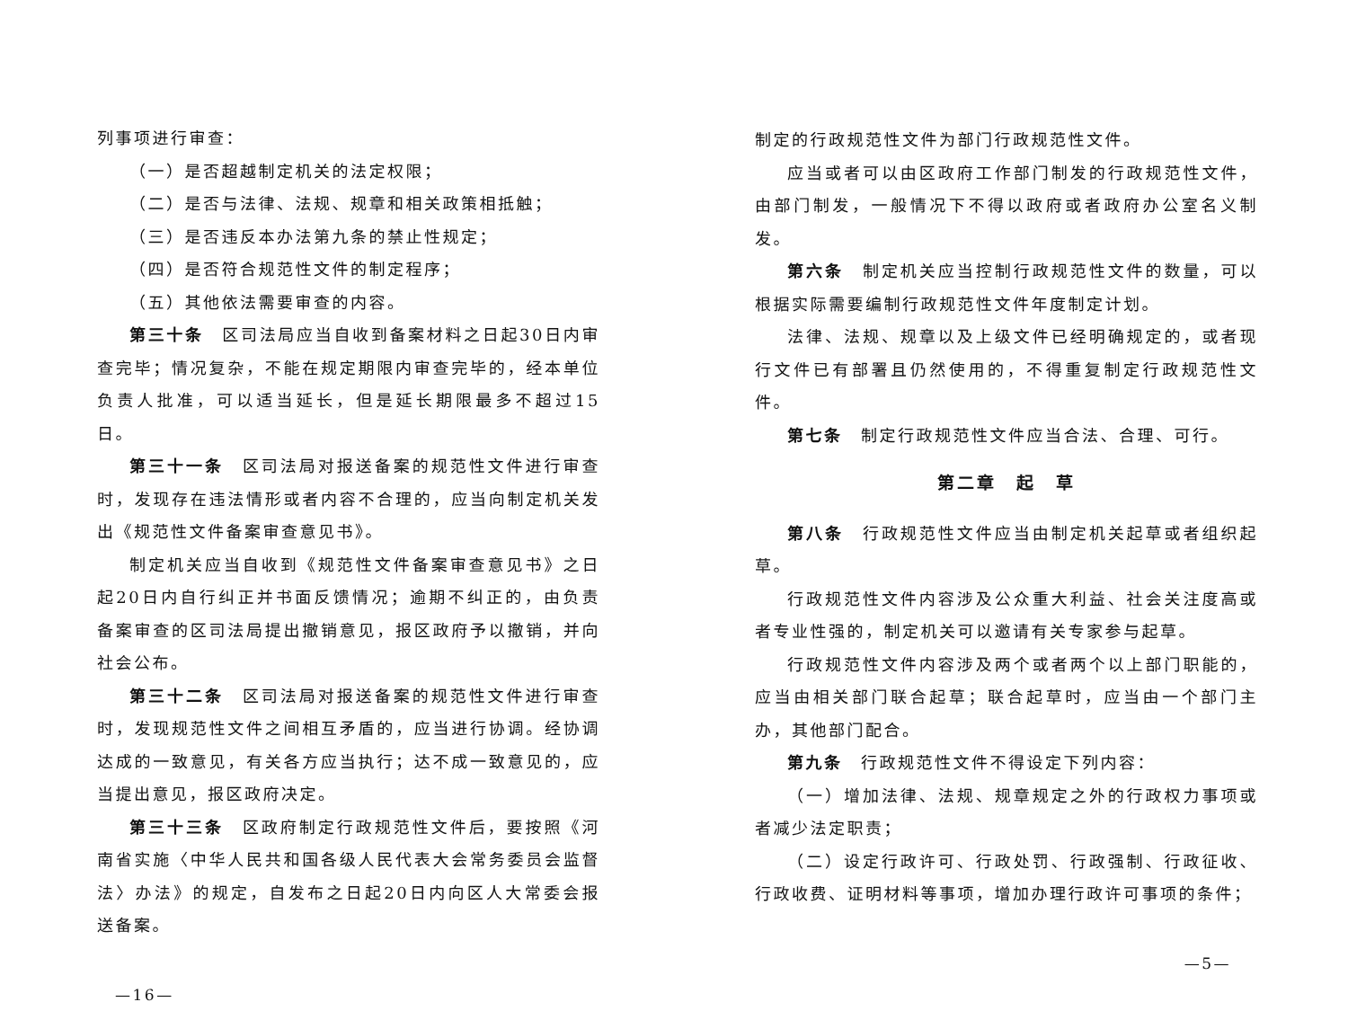列事项进行审查：
（一）是否超越制定机关的法定权限；
（二）是否与法律、法规、规章和相关政策相抵触；
（三）是否违反本办法第九条的禁止性规定；
（四）是否符合规范性文件的制定程序；
（五）其他依法需要审查的内容。
第三十条　区司法局应当自收到备案材料之日起30日内审查完毕；情况复杂，不能在规定期限内审查完毕的，经本单位负责人批准，可以适当延长，但是延长期限最多不超过15日。
第三十一条　区司法局对报送备案的规范性文件进行审查时，发现存在违法情形或者内容不合理的，应当向制定机关发出《规范性文件备案审查意见书》。
制定机关应当自收到《规范性文件备案审查意见书》之日起20日内自行纠正并书面反馈情况；逾期不纠正的，由负责备案审查的区司法局提出撤销意见，报区政府予以撤销，并向社会公布。
第三十二条　区司法局对报送备案的规范性文件进行审查时，发现规范性文件之间相互矛盾的，应当进行协调。经协调达成的一致意见，有关各方应当执行；达不成一致意见的，应当提出意见，报区政府决定。
第三十三条　区政府制定行政规范性文件后，要按照《河南省实施〈中华人民共和国各级人民代表大会常务委员会监督法〉办法》的规定，自发布之日起20日内向区人大常委会报送备案。
—16—
制定的行政规范性文件为部门行政规范性文件。
应当或者可以由区政府工作部门制发的行政规范性文件，由部门制发，一般情况下不得以政府或者政府办公室名义制发。
第六条　制定机关应当控制行政规范性文件的数量，可以根据实际需要编制行政规范性文件年度制定计划。
法律、法规、规章以及上级文件已经明确规定的，或者现行文件已有部署且仍然使用的，不得重复制定行政规范性文件。
第七条　制定行政规范性文件应当合法、合理、可行。
第二章　起　草
第八条　行政规范性文件应当由制定机关起草或者组织起草。
行政规范性文件内容涉及公众重大利益、社会关注度高或者专业性强的，制定机关可以邀请有关专家参与起草。
行政规范性文件内容涉及两个或者两个以上部门职能的，应当由相关部门联合起草；联合起草时，应当由一个部门主办，其他部门配合。
第九条　行政规范性文件不得设定下列内容：
（一）增加法律、法规、规章规定之外的行政权力事项或者减少法定职责；
（二）设定行政许可、行政处罚、行政强制、行政征收、行政收费、证明材料等事项，增加办理行政许可事项的条件；
—5—